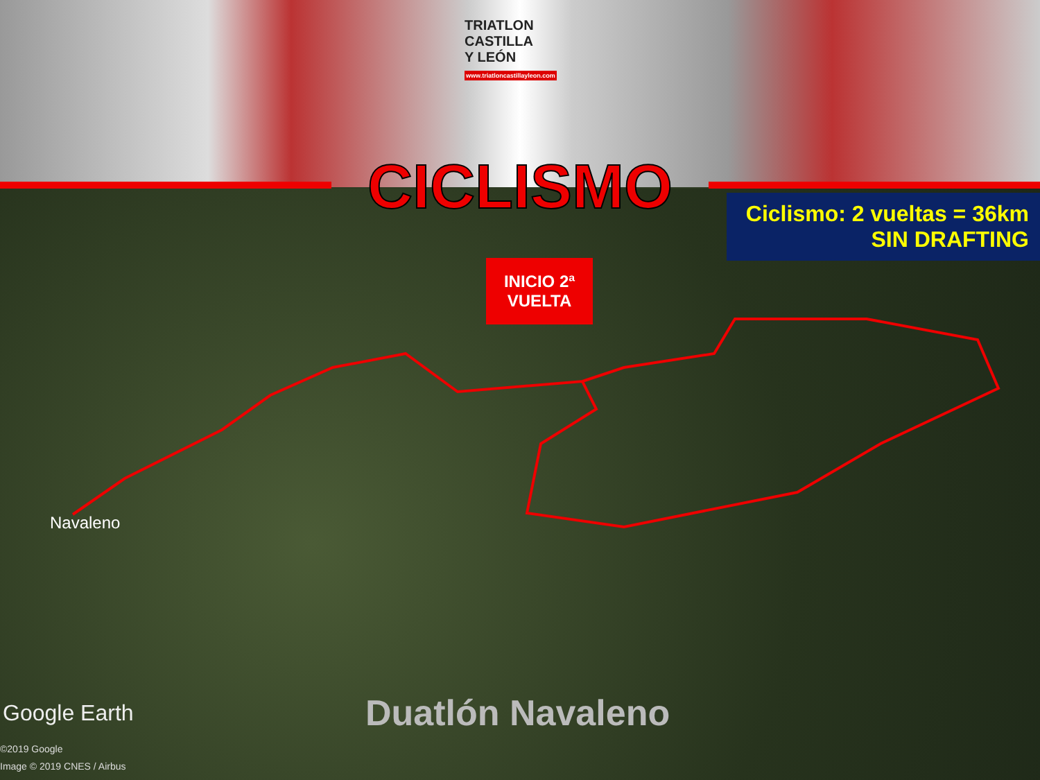TRIATLON
CASTILLA
Y LEÓN
www.triatloncastillayleon.com
CICLISMO
Ciclismo: 2 vueltas = 36km
SIN DRAFTING
INICIO 2ª
VUELTA
Navaleno
Google Earth
©2019 Google
Image © 2019 CNES / Airbus
Duatlón Navaleno